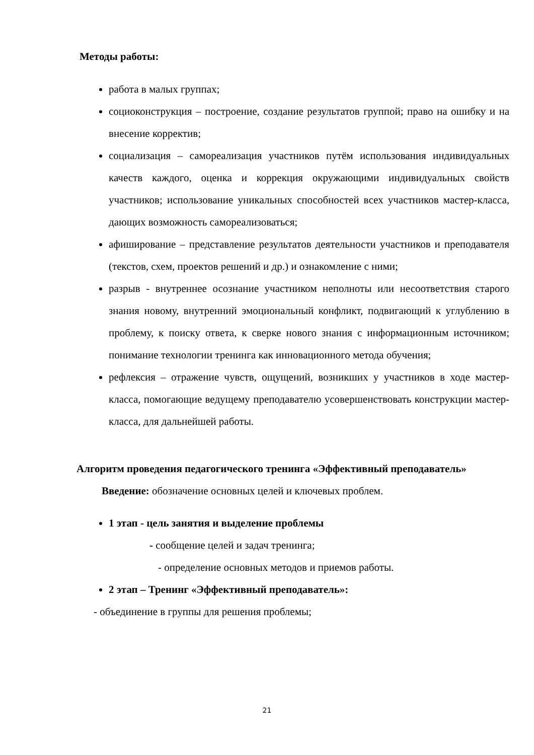Методы работы:
работа в малых группах;
социоконструкция – построение, создание результатов группой; право на ошибку и на внесение корректив;
социализация – самореализация участников путём использования индивидуальных качеств каждого, оценка и коррекция окружающими индивидуальных свойств участников; использование уникальных способностей всех участников мастер-класса, дающих возможность самореализоваться;
афиширование – представление результатов деятельности участников и преподавателя (текстов, схем, проектов решений и др.) и ознакомление с ними;
разрыв - внутреннее осознание участником неполноты или несоответствия старого знания новому, внутренний эмоциональный конфликт, подвигающий к углублению в проблему, к поиску ответа, к сверке нового знания с информационным источником; понимание технологии тренинга как инновационного метода обучения;
рефлексия – отражение чувств, ощущений, возникших у участников в ходе мастер-класса, помогающие ведущему преподавателю усовершенствовать конструкции мастер-класса, для дальнейшей работы.
Алгоритм проведения педагогического тренинга «Эффективный преподаватель»
Введение: обозначение основных целей и ключевых проблем.
1 этап - цель занятия и выделение проблемы
- сообщение целей и задач тренинга;
- определение основных методов и приемов работы.
2 этап – Тренинг «Эффективный преподаватель»:
- объединение в группы для решения проблемы;
21